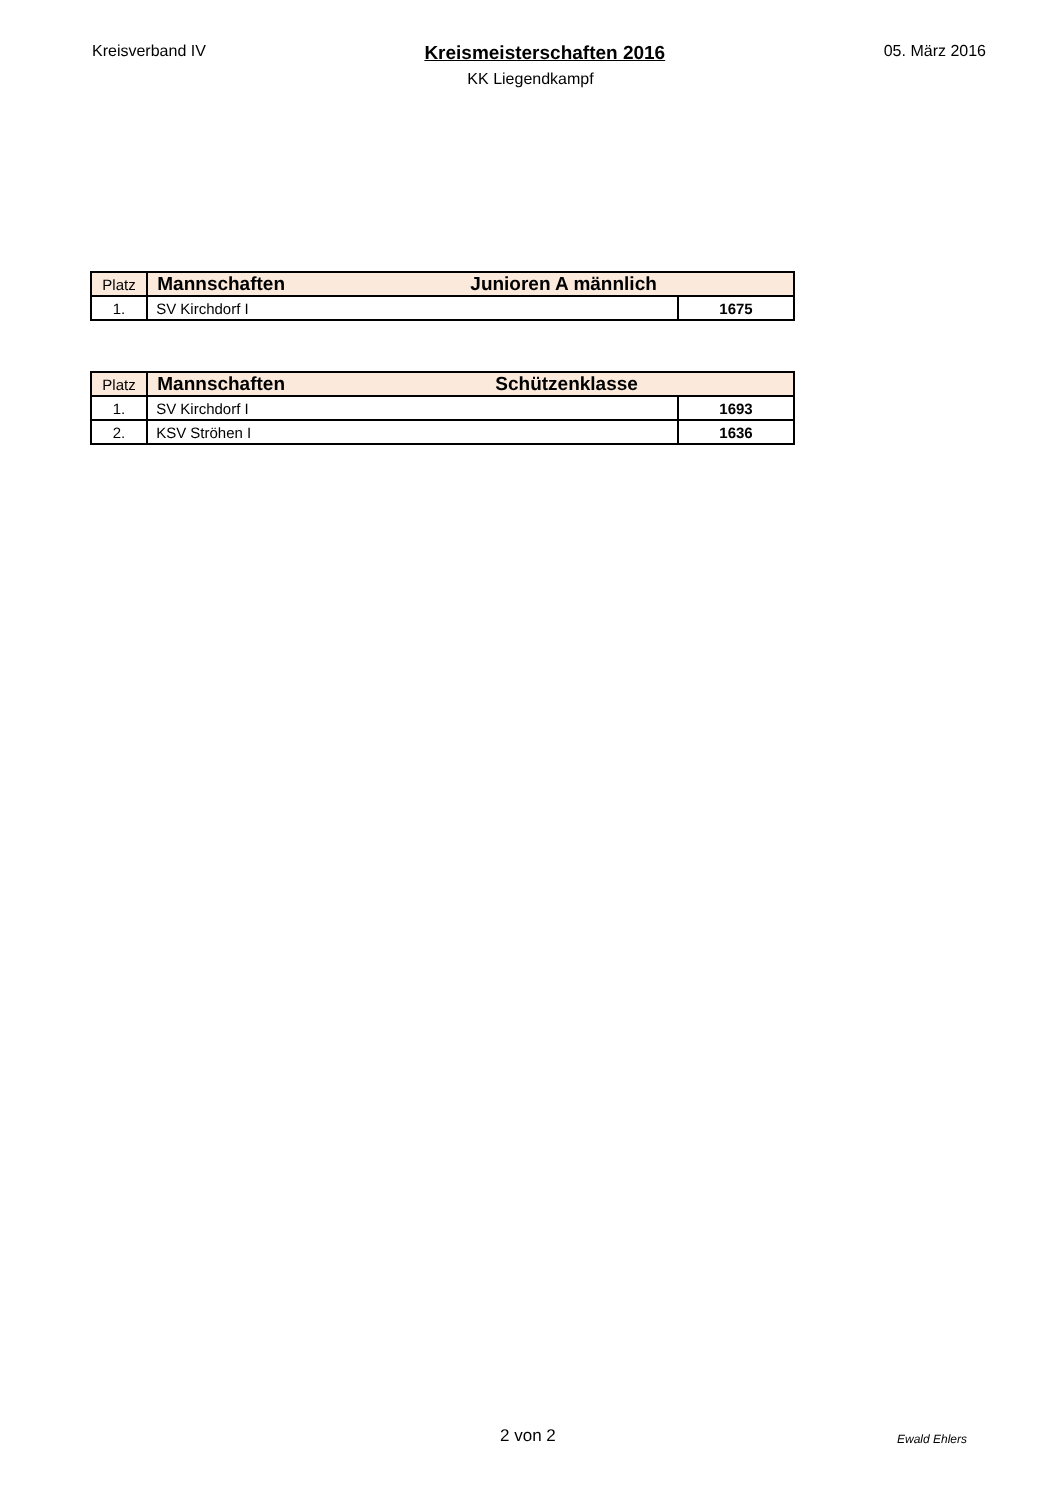Kreisverband IV Kreismeisterschaften 2016 05. März 2016
KK Liegendkampf
| Platz | Mannschaften Junioren A männlich | |
| --- | --- | --- |
| 1. | SV Kirchdorf I | 1675 |
| Platz | Mannschaften Schützenklasse | |
| --- | --- | --- |
| 1. | SV Kirchdorf I | 1693 |
| 2. | KSV Ströhen I | 1636 |
2 von 2 Ewald Ehlers